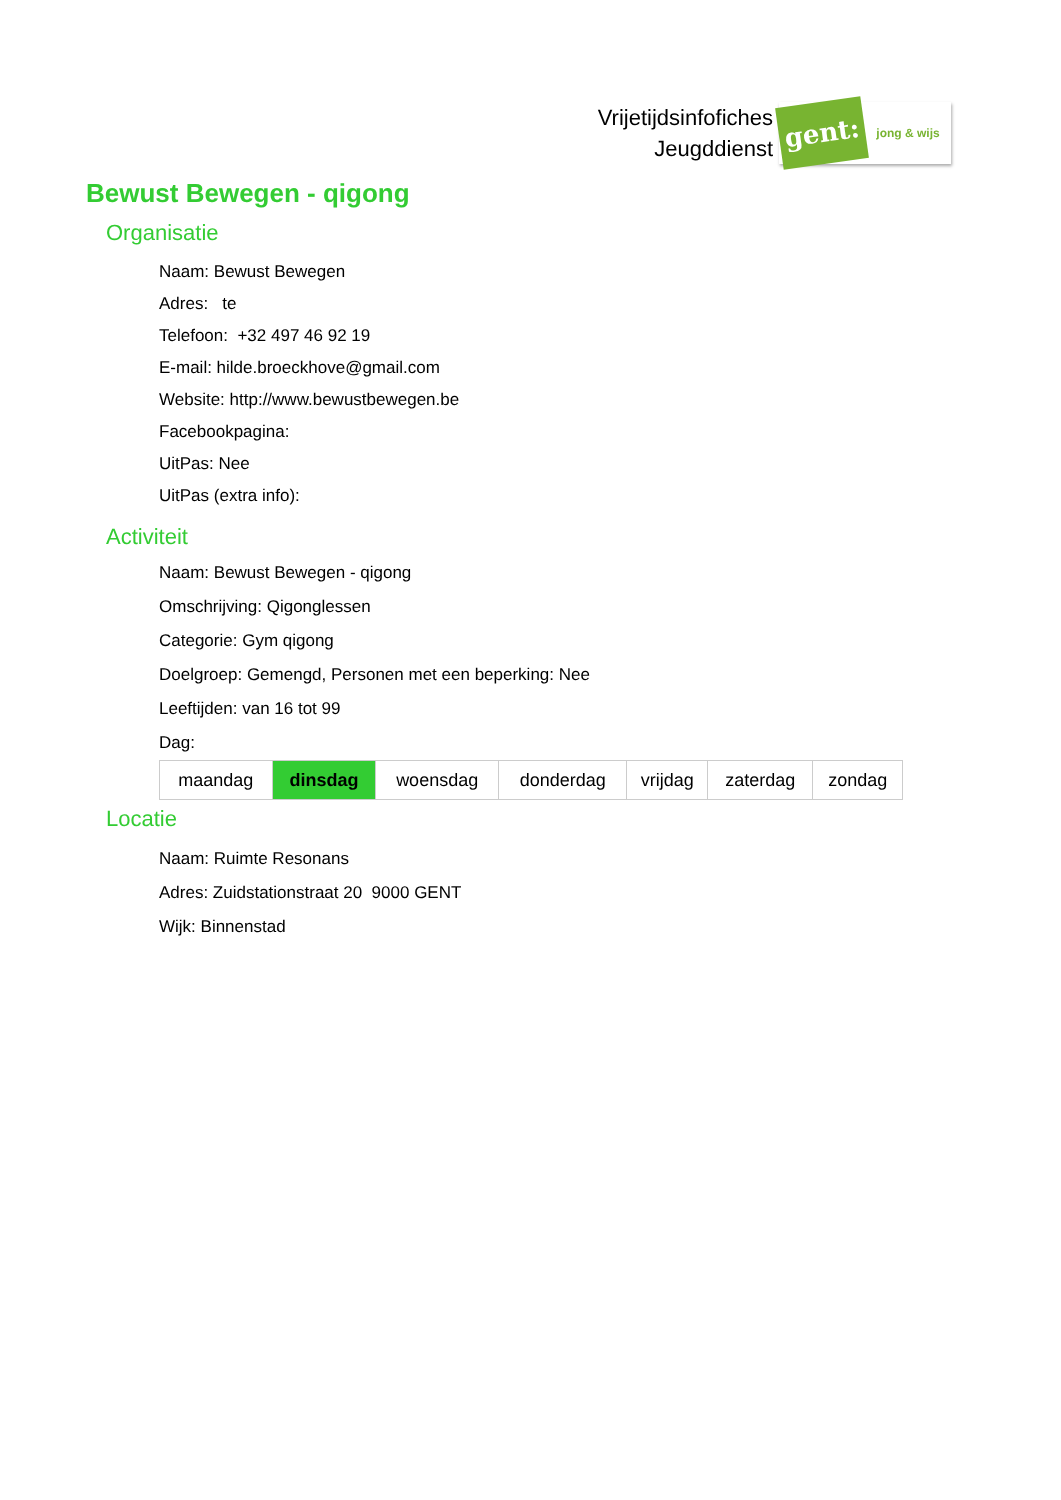Vrijetijdsinfofiches
Jeugddienst
gent:
jong & wijs
Bewust Bewegen - qigong
Organisatie
Naam: Bewust Bewegen
Adres: te
Telefoon: +32 497 46 92 19
E-mail: hilde.broeckhove@gmail.com
Website: http://www.bewustbewegen.be
Facebookpagina:
UitPas: Nee
UitPas (extra info):
Activiteit
Naam: Bewust Bewegen - qigong
Omschrijving: Qigonglessen
Categorie: Gym qigong
Doelgroep: Gemengd, Personen met een beperking: Nee
Leeftijden: van 16 tot 99
Dag:
| maandag | dinsdag | woensdag | donderdag | vrijdag | zaterdag | zondag |
Locatie
Naam: Ruimte Resonans
Adres: Zuidstationstraat 20 9000 GENT
Wijk: Binnenstad